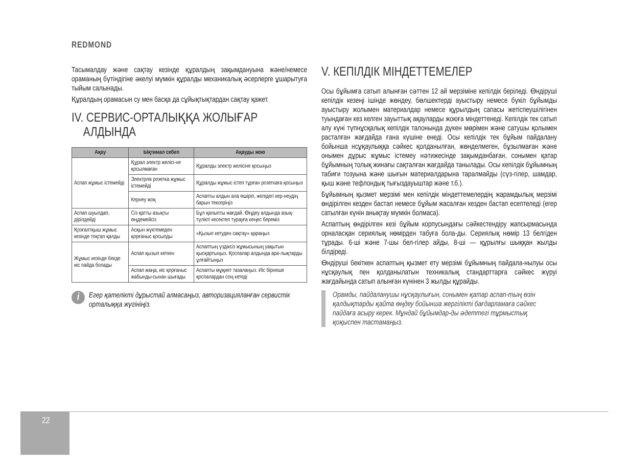REDMOND
Тасымалдау және сақтау кезінде құралдың зақымдануына және/немесе ораманың бүтіндігіне әкелуі мүмкін құралды механикалық әсерлерге ұшарытуға тыйым салынады.
Құралдың орамасын су мен басқа да сұйықтықтардан сақтау қажет.
IV. СЕРВИС-ОРТАЛЫҚҚА ЖОЛЫҒАР
АЛДЫНДА
| Ақау | Ықтимал себеп | Ақауды жою |
| --- | --- | --- |
| Аспап жұмыс істемейді | Құрал электр желісі-не қосылмаған | Құралды электр желісіне қосыңыз |
| | Электрлік розетка жұмыс істемейді | Құралды жұмыс істеп тұрған розеткаға қосыңыз |
| | Кернеу жоқ | Аспапты алдын ала өшіріп, желідегі кер-неудің барын тексеріңіз |
| Аспап шуылдап, дірілдейді | Сіз қатты азықты өңдемейсіз | Бұл қалыпты жағдай. Өңдеу алдында азық-түлікті кесектеп турауға кеңес береміз |
| Қозғалтқыш жұмыс кезінде тоқтап қалды | Асқын жүктемеден қорғаныс қосылды | «Қызып кетуден сақтау» қараңыз |
| Жұмыс кезінде бөгде иіс пайда болады | Аспап қызып кеткен | Аспаптың үздіксіз жұмысының уақытын қысқартыңыз. Қоспалар алдында ара-лықтарды ұлғайтыңыз |
| | Аспап жаңа, иіс қорғаныс жабынды-сынан шығады | Аспапты мұқият тазалаңыз. Иіс бірнеше қоспалардан соң кетеді |
i
Егер қателікті дұрыстай алмасаңыз, авторизацияланған сервистік орталыққа жүгініңіз.
V. КЕПІЛДІК МІНДЕТТЕМЕЛЕР
Осы бұйымға сатып алынған сәттен 12 ай мерзіміне кепілдік беріледі. Өндіруші кепілдік кезеңі ішінде жөндеу, бөлшектерді ауыстыру немесе бүкіл бұйымды ауыстыру жолымен материалдар немесе құрылдың сапасы жетіспеушілігінен туындаған кез келген зауыттық ақауларды жоюға міндеттенеді. Кепілдік тек сатып алу күні түпнұсқалық кепілдік талонында дүкен мөрімен және сатушы қолымен расталған жағдайда ғана күшіне енеді. Осы кепілдік тек бұйым пайдалану бойынша нсұқаулыққа сәйкес қолданылған, жөнделмеген, бұзылмаған және онымен дұрыс жұмыс істемеу нәтижесінде зақымданбаған, сонымен қатар бұйымның толық жинағы сақталған жағдайда танылады. Осы кепілдік бұйымның табиғи тозуына және шығын материалдарына таралмайды (сүз-гілер, шамдар, қыш және тефлондық тығыздауыштар және т.б.).
Бұйымның қызмет мерзімі мен кепілдік міндеттемелердің жарамдылық мерзімі өндірілген кезден бастап немесе бұйым жасалған кезден бастап есептеледі (егер сатылған күнін анықтау мүмкін болмаса).
Аспаптың өндірілген кезі бұйым корпусындағы сәйкестендіру жапсырмасында орналасқан сериялық нөмірден табуға бола-ды. Сериялық нөмір 13 белгіден тұрады. 6-ші және 7-шы бел-гілер айды, 8-ші — құрылғы шыққан жылды білдіреді.
Өндіруші бекіткен аспаптың қызмет ету мерзімі бұйымның пайдала-нылуы осы нұсқаулық пен қолданылатын техникалық стандарттарға сәйкес жүруі жағдайында сатып алынған күнінен 3 жылды құрайды.
Орамды, пайдаланушы нұсқаулығын, сонымен қатар аспап-тың өзін қалдықтарды қайта өңдеу бойынша жергілікті бағдарламаға сәйкес пайдаға асыру керек. Мұндай бұйымдар-ды әдеттегі тұрмыстық қоқыспен тастамаңыз.
22